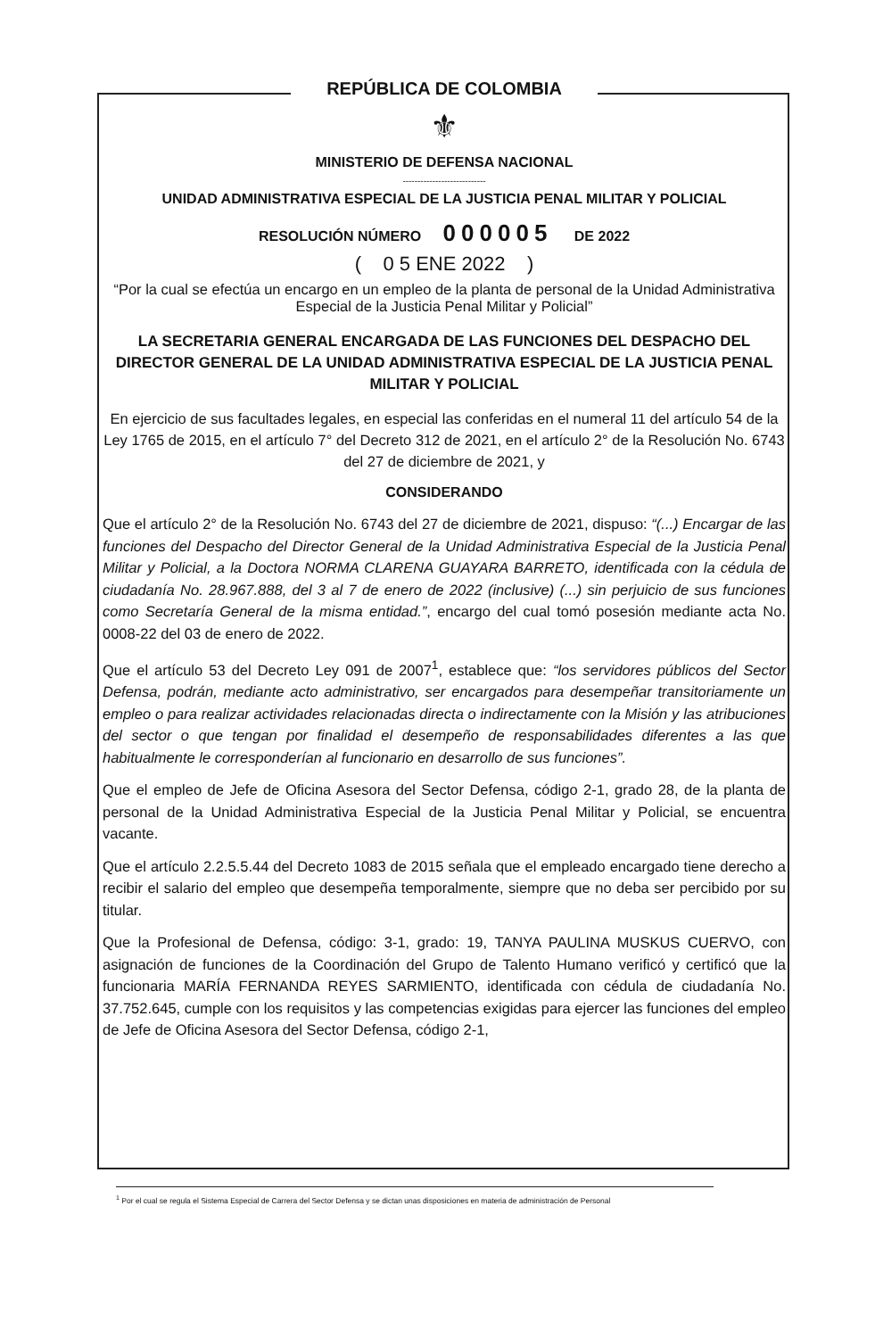REPÚBLICA DE COLOMBIA
⚜
MINISTERIO DE DEFENSA NACIONAL
----------------------------
UNIDAD ADMINISTRATIVA ESPECIAL DE LA JUSTICIA PENAL MILITAR Y POLICIAL
RESOLUCIÓN NÚMERO 000005 DE 2022
( 0 5 ENE 2022 )
“Por la cual se efectúa un encargo en un empleo de la planta de personal de la Unidad Administrativa Especial de la Justicia Penal Militar y Policial”
LA SECRETARIA GENERAL ENCARGADA DE LAS FUNCIONES DEL DESPACHO DEL DIRECTOR GENERAL DE LA UNIDAD ADMINISTRATIVA ESPECIAL DE LA JUSTICIA PENAL MILITAR Y POLICIAL
En ejercicio de sus facultades legales, en especial las conferidas en el numeral 11 del artículo 54 de la Ley 1765 de 2015, en el artículo 7° del Decreto 312 de 2021, en el artículo 2° de la Resolución No. 6743 del 27 de diciembre de 2021, y
CONSIDERANDO
Que el artículo 2° de la Resolución No. 6743 del 27 de diciembre de 2021, dispuso: “(...) Encargar de las funciones del Despacho del Director General de la Unidad Administrativa Especial de la Justicia Penal Militar y Policial, a la Doctora NORMA CLARENA GUAYARA BARRETO, identificada con la cédula de ciudadanía No. 28.967.888, del 3 al 7 de enero de 2022 (inclusive) (...) sin perjuicio de sus funciones como Secretaría General de la misma entidad.”, encargo del cual tomó posesión mediante acta No. 0008-22 del 03 de enero de 2022.
Que el artículo 53 del Decreto Ley 091 de 2007<sup>1</sup>, establece que: “los servidores públicos del Sector Defensa, podrán, mediante acto administrativo, ser encargados para desempeñar transitoriamente un empleo o para realizar actividades relacionadas directa o indirectamente con la Misión y las atribuciones del sector o que tengan por finalidad el desempeño de responsabilidades diferentes a las que habitualmente le corresponderían al funcionario en desarrollo de sus funciones”.
Que el empleo de Jefe de Oficina Asesora del Sector Defensa, código 2-1, grado 28, de la planta de personal de la Unidad Administrativa Especial de la Justicia Penal Militar y Policial, se encuentra vacante.
Que el artículo 2.2.5.5.44 del Decreto 1083 de 2015 señala que el empleado encargado tiene derecho a recibir el salario del empleo que desempeña temporalmente, siempre que no deba ser percibido por su titular.
Que la Profesional de Defensa, código: 3-1, grado: 19, TANYA PAULINA MUSKUS CUERVO, con asignación de funciones de la Coordinación del Grupo de Talento Humano verificó y certificó que la funcionaria MARÍA FERNANDA REYES SARMIENTO, identificada con cédula de ciudadanía No. 37.752.645, cumple con los requisitos y las competencias exigidas para ejercer las funciones del empleo de Jefe de Oficina Asesora del Sector Defensa, código 2-1,
<sup>1</sup> Por el cual se regula el Sistema Especial de Carrera del Sector Defensa y se dictan unas disposiciones en materia de administración de Personal